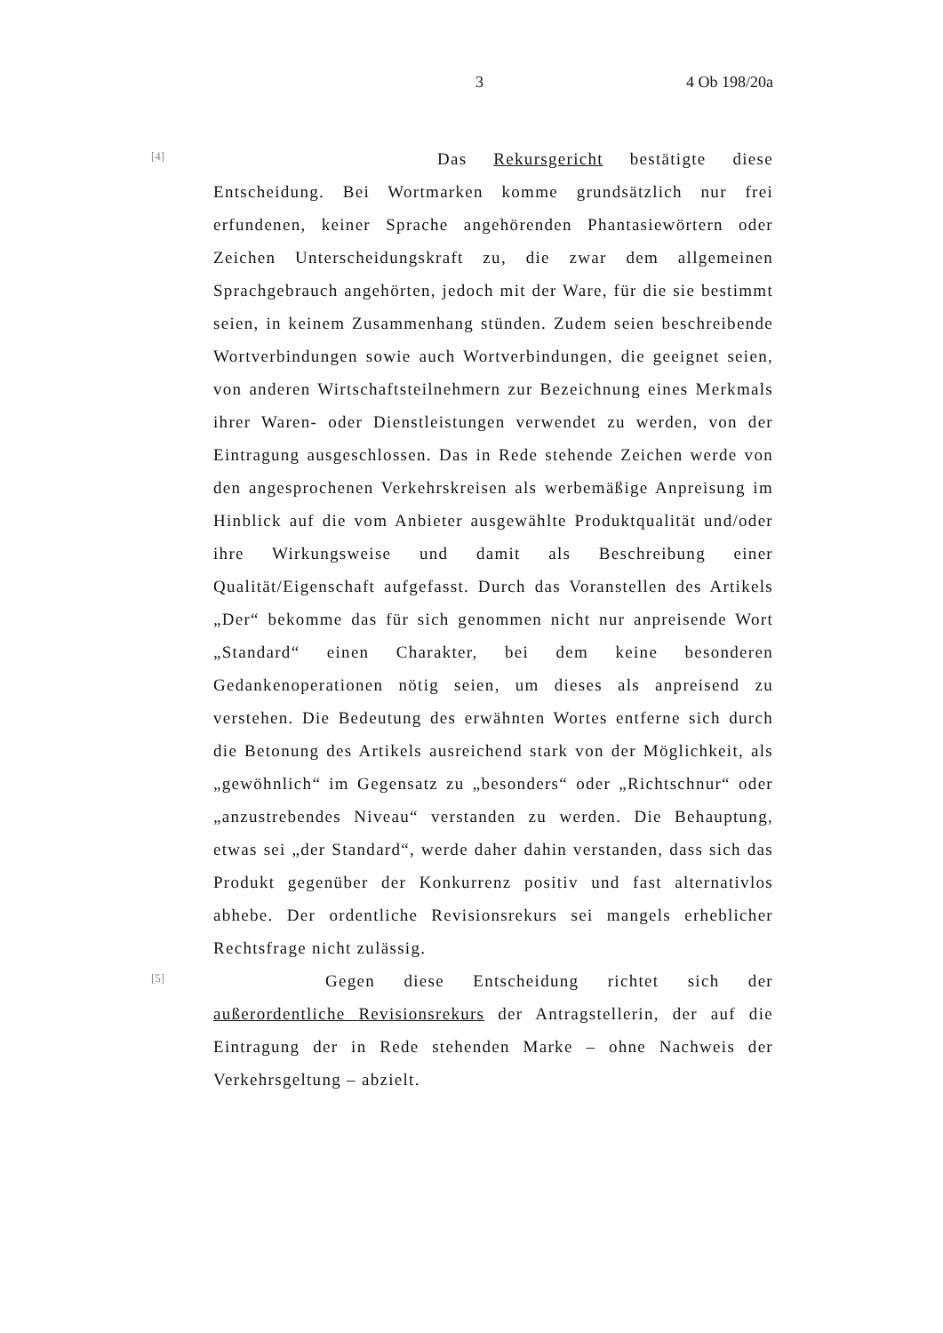3 4 Ob 198/20a
[4]
Das Rekursgericht bestätigte diese Entscheidung. Bei Wortmarken komme grundsätzlich nur frei erfundenen, keiner Sprache angehörenden Phantasiewörtern oder Zeichen Unterscheidungskraft zu, die zwar dem allgemeinen Sprachgebrauch angehörten, jedoch mit der Ware, für die sie bestimmt seien, in keinem Zusammenhang stünden. Zudem seien beschreibende Wortverbindungen sowie auch Wortverbindungen, die geeignet seien, von anderen Wirtschaftsteilnehmern zur Bezeichnung eines Merkmals ihrer Waren- oder Dienstleistungen verwendet zu werden, von der Eintragung ausgeschlossen. Das in Rede stehende Zeichen werde von den angesprochenen Verkehrskreisen als werbemäßige Anpreisung im Hinblick auf die vom Anbieter ausgewählte Produktqualität und/oder ihre Wirkungsweise und damit als Beschreibung einer Qualität/Eigenschaft aufgefasst. Durch das Voranstellen des Artikels „Der“ bekomme das für sich genommen nicht nur anpreisende Wort „Standard“ einen Charakter, bei dem keine besonderen Gedankenoperationen nötig seien, um dieses als anpreisend zu verstehen. Die Bedeutung des erwähnten Wortes entferne sich durch die Betonung des Artikels ausreichend stark von der Möglichkeit, als „gewöhnlich“ im Gegensatz zu „besonders“ oder „Richtschnur“ oder „anzustrebendes Niveau“ verstanden zu werden. Die Behauptung, etwas sei „der Standard“, werde daher dahin verstanden, dass sich das Produkt gegenüber der Konkurrenz positiv und fast alternativlos abhebe. Der ordentliche Revisionsrekurs sei mangels erheblicher Rechtsfrage nicht zulässig.
[5]
Gegen diese Entscheidung richtet sich der außerordentliche Revisionsrekurs der Antragstellerin, der auf die Eintragung der in Rede stehenden Marke – ohne Nachweis der Verkehrsgeltung – abzielt.